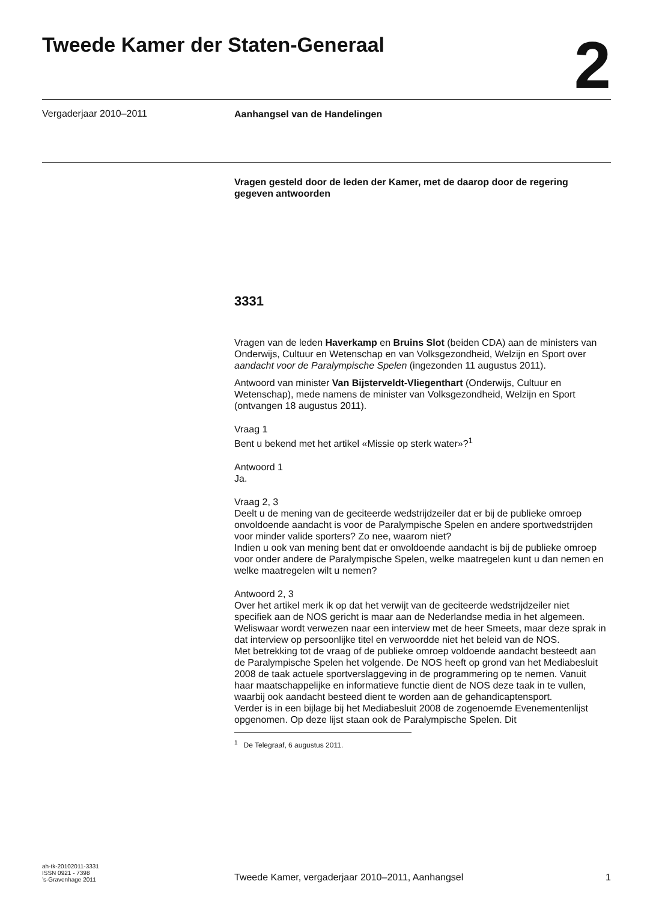Tweede Kamer der Staten-Generaal
2
Vergaderjaar 2010–2011
Aanhangsel van de Handelingen
Vragen gesteld door de leden der Kamer, met de daarop door de regering gegeven antwoorden
3331
Vragen van de leden Haverkamp en Bruins Slot (beiden CDA) aan de ministers van Onderwijs, Cultuur en Wetenschap en van Volksgezondheid, Welzijn en Sport over aandacht voor de Paralympische Spelen (ingezonden 11 augustus 2011).
Antwoord van minister Van Bijsterveldt-Vliegenthart (Onderwijs, Cultuur en Wetenschap), mede namens de minister van Volksgezondheid, Welzijn en Sport (ontvangen 18 augustus 2011).
Vraag 1
Bent u bekend met het artikel «Missie op sterk water»?<sup>1</sup>
Antwoord 1
Ja.
Vraag 2, 3
Deelt u de mening van de geciteerde wedstrijdzeiler dat er bij de publieke omroep onvoldoende aandacht is voor de Paralympische Spelen en andere sportwedstrijden voor minder valide sporters? Zo nee, waarom niet?
Indien u ook van mening bent dat er onvoldoende aandacht is bij de publieke omroep voor onder andere de Paralympische Spelen, welke maatregelen kunt u dan nemen en welke maatregelen wilt u nemen?
Antwoord 2, 3
Over het artikel merk ik op dat het verwijt van de geciteerde wedstrijdzeiler niet specifiek aan de NOS gericht is maar aan de Nederlandse media in het algemeen. Weliswaar wordt verwezen naar een interview met de heer Smeets, maar deze sprak in dat interview op persoonlijke titel en verwoordde niet het beleid van de NOS.
Met betrekking tot de vraag of de publieke omroep voldoende aandacht besteedt aan de Paralympische Spelen het volgende. De NOS heeft op grond van het Mediabesluit 2008 de taak actuele sportverslaggeving in de programmering op te nemen. Vanuit haar maatschappelijke en informatieve functie dient de NOS deze taak in te vullen, waarbij ook aandacht besteed dient te worden aan de gehandicaptensport.
Verder is in een bijlage bij het Mediabesluit 2008 de zogenoemde Evenementenlijst opgenomen. Op deze lijst staan ook de Paralympische Spelen. Dit
<sup>1</sup> De Telegraaf, 6 augustus 2011.
ah-tk-20102011-3331
ISSN 0921 - 7398
’s-Gravenhage 2011
Tweede Kamer, vergaderjaar 2010–2011, Aanhangsel
1